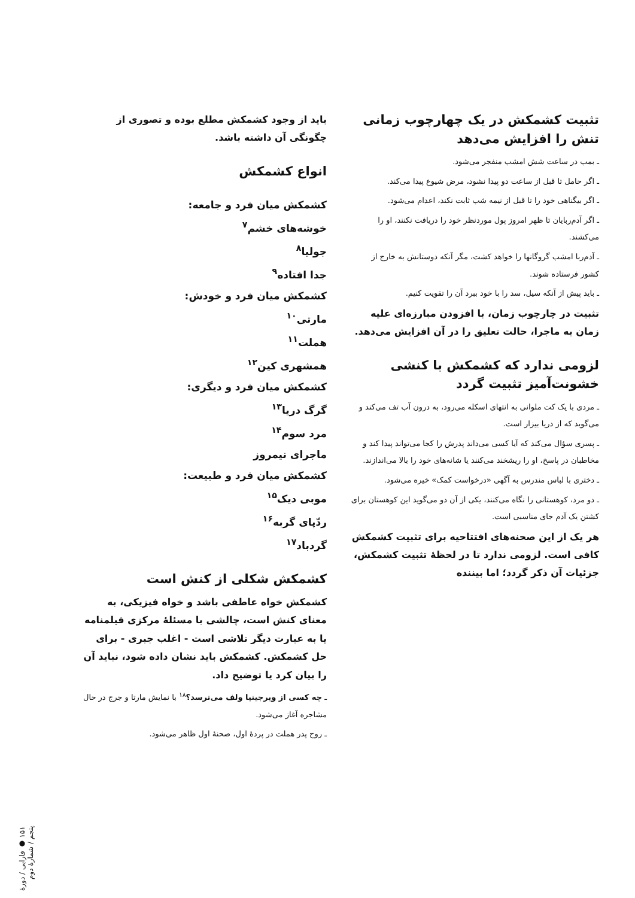تثبیت کشمکش در یک چهارچوب زمانی تنش را افزایش می‌دهد
ـ بمب در ساعت شش امشب منفجر می‌شود.
ـ اگر حامل تا قبل از ساعت دو پیدا نشود، مرض شیوع پیدا می‌کند.
ـ اگر بیگناهی خود را تا قبل از نیمه شب ثابت نکند، اعدام می‌شود.
ـ اگر آدم‌ربایان تا ظهر امروز پول موردنظر خود را دریافت نکنند، او را می‌کشند.
ـ آدم‌ربا امشب گروگانها را خواهد کشت، مگر آنکه دوستانش به خارج از کشور فرستاده شوند.
ـ باید پیش از آنکه سیل، سد را با خود ببرد آن را تقویت کنیم.
تثبیت در چارچوب زمان، با افزودن مبارزه‌ای علیه زمان به ماجرا، حالت تعلیق را در آن افزایش می‌دهد.
لزومی ندارد که کشمکش با کنشی خشونت‌آمیز تثبیت گردد
ـ مردی با یک کت ملوانی به انتهای اسکله می‌رود، به درون آب تف می‌کند و می‌گوید که از دریا بیزار است.
ـ پسری سؤال می‌کند که آیا کسی می‌داند پدرش را کجا می‌تواند پیدا کند و مخاطبان در پاسخ، او را ریشخند می‌کنند یا شانه‌های خود را بالا می‌اندازند.
ـ دختری با لباس مندرس به آگهی «درخواست کمک» خیره می‌شود.
ـ دو مرد، کوهستانی را نگاه می‌کنند، یکی از آن دو می‌گوید این کوهستان برای کشتن یک آدم جای مناسبی است.
هر یک از این صحنه‌های افتتاحیه برای تثبیت کشمکش کافی است. لزومی ندارد تا در لحظهٔ تثبیت کشمکش، جزئیات آن ذکر گردد؛ اما بیننده
باید از وجود کشمکش مطلع بوده و تصوری از چگونگی آن داشته باشد.
انواع کشمکش
کشمکش میان فرد و جامعه:
خوشه‌های خشم<sup>۷</sup>
جولیا<sup>۸</sup>
جدا افتاده<sup>۹</sup>
کشمکش میان فرد و خودش:
مارتی<sup>۱۰</sup>
هملت<sup>۱۱</sup>
همشهری کین<sup>۱۲</sup>
کشمکش میان فرد و دیگری:
گرگ دریا<sup>۱۳</sup>
مرد سوم<sup>۱۴</sup>
ماجرای نیمروز
کشمکش میان فرد و طبیعت:
موبی دیک<sup>۱۵</sup>
ردّپای گربه<sup>۱۶</sup>
گردباد<sup>۱۷</sup>
کشمکش شکلی از کنش است
کشمکش خواه عاطفی باشد و خواه فیزیکی، به معنای کنش است، چالشی با مسئلهٔ مرکزی فیلمنامه یا به عبارت دیگر تلاشی است - اغلب جبری - برای حل کشمکش. کشمکش باید نشان داده شود، نباید آن را بیان کرد یا توضیح داد.
ـ چه کسی از ویرجینیا ولف می‌ترسد؟<sup>۱۸</sup> با نمایش مارتا و جرج در حال مشاجره آغاز می‌شود.
ـ روح پدر هملت در پردهٔ اول، صحنهٔ اول ظاهر می‌شود.
۱۵۱ ● فارابی / دورهٔ پنجم / شمارهٔ دوم